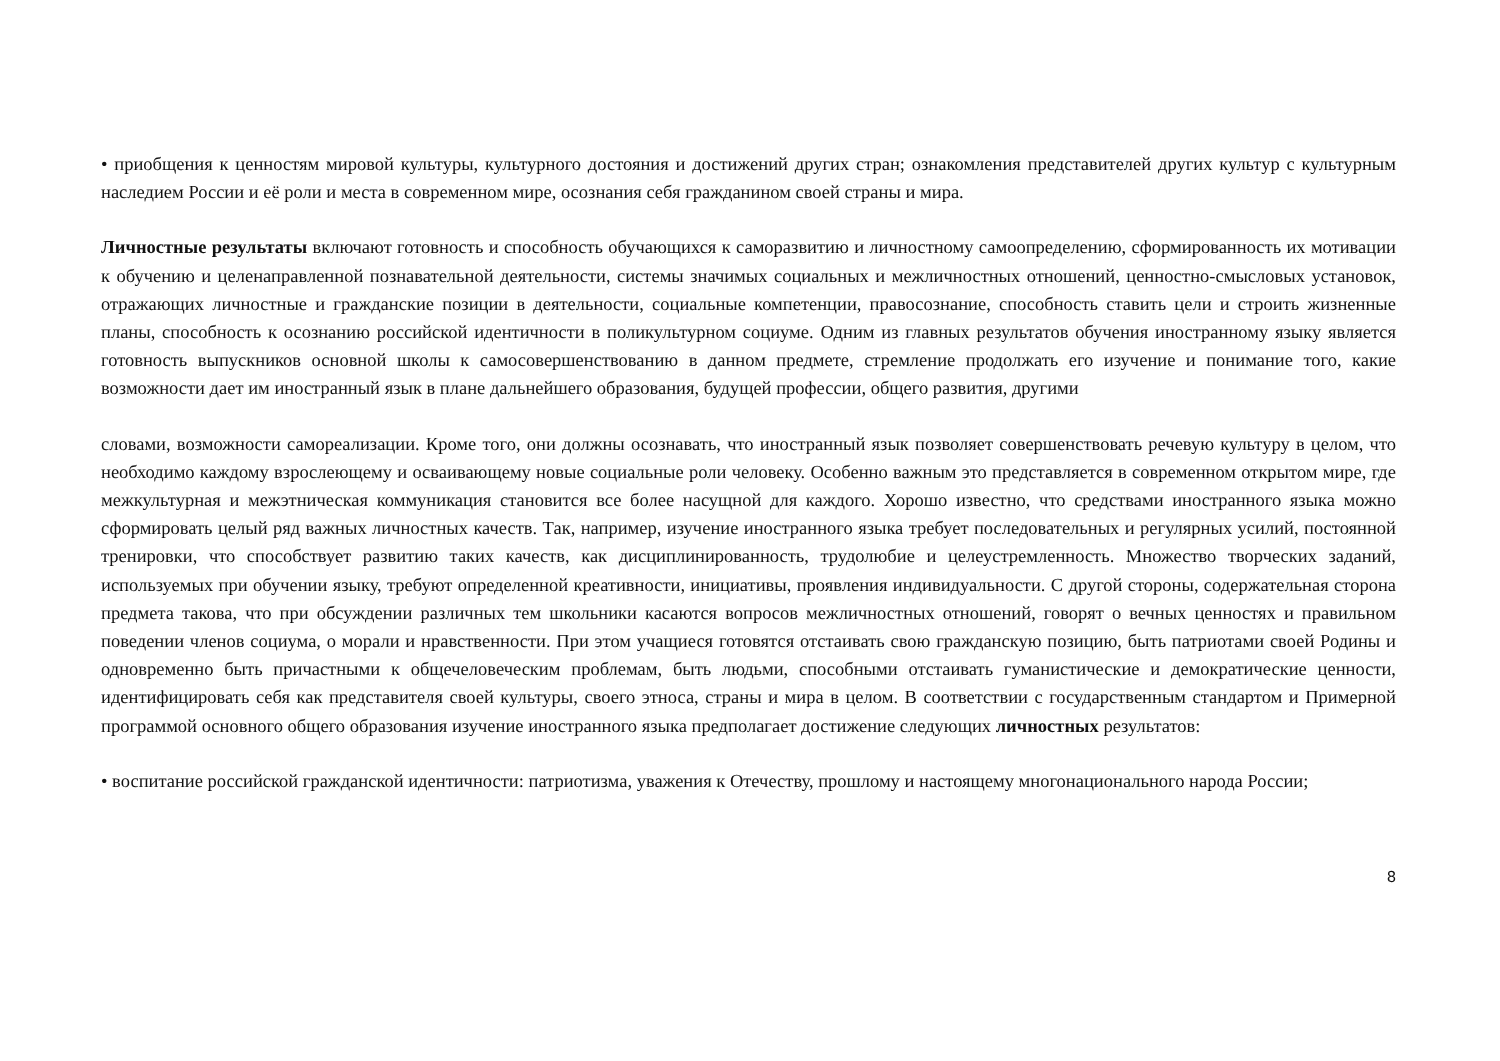• приобщения к ценностям мировой культуры, культурного достояния и достижений других стран; ознакомления представителей других культур с культурным наследием России и её роли и места в современном мире, осознания себя гражданином своей страны и мира.
Личностные результаты включают готовность и способность обучающихся к саморазвитию и личностному самоопределению, сформированность их мотивации к обучению и целенаправленной познавательной деятельности, системы значимых социальных и межличностных отношений, ценностно-смысловых установок, отражающих личностные и гражданские позиции в деятельности, социальные компетенции, правосознание, способность ставить цели и строить жизненные планы, способность к осознанию российской идентичности в поликультурном социуме. Одним из главных результатов обучения иностранному языку является готовность выпускников основной школы к самосовершенствованию в данном предмете, стремление продолжать его изучение и понимание того, какие возможности дает им иностранный язык в плане дальнейшего образования, будущей профессии, общего развития, другими
словами, возможности самореализации. Кроме того, они должны осознавать, что иностранный язык позволяет совершенствовать речевую культуру в целом, что необходимо каждому взрослеющему и осваивающему новые социальные роли человеку. Особенно важным это представляется в современном открытом мире, где межкультурная и межэтническая коммуникация становится все более насущной для каждого. Хорошо известно, что средствами иностранного языка можно сформировать целый ряд важных личностных качеств. Так, например, изучение иностранного языка требует последовательных и регулярных усилий, постоянной тренировки, что способствует развитию таких качеств, как дисциплинированность, трудолюбие и целеустремленность. Множество творческих заданий, используемых при обучении языку, требуют определенной креативности, инициативы, проявления индивидуальности. С другой стороны, содержательная сторона предмета такова, что при обсуждении различных тем школьники касаются вопросов межличностных отношений, говорят о вечных ценностях и правильном поведении членов социума, о морали и нравственности. При этом учащиеся готовятся отстаивать свою гражданскую позицию, быть патриотами своей Родины и одновременно быть причастными к общечеловеческим проблемам, быть людьми, способными отстаивать гуманистические и демократические ценности, идентифицировать себя как представителя своей культуры, своего этноса, страны и мира в целом. В соответствии с государственным стандартом и Примерной программой основного общего образования изучение иностранного языка предполагает достижение следующих личностных результатов:
• воспитание российской гражданской идентичности: патриотизма, уважения к Отечеству, прошлому и настоящему многонационального народа России;
8